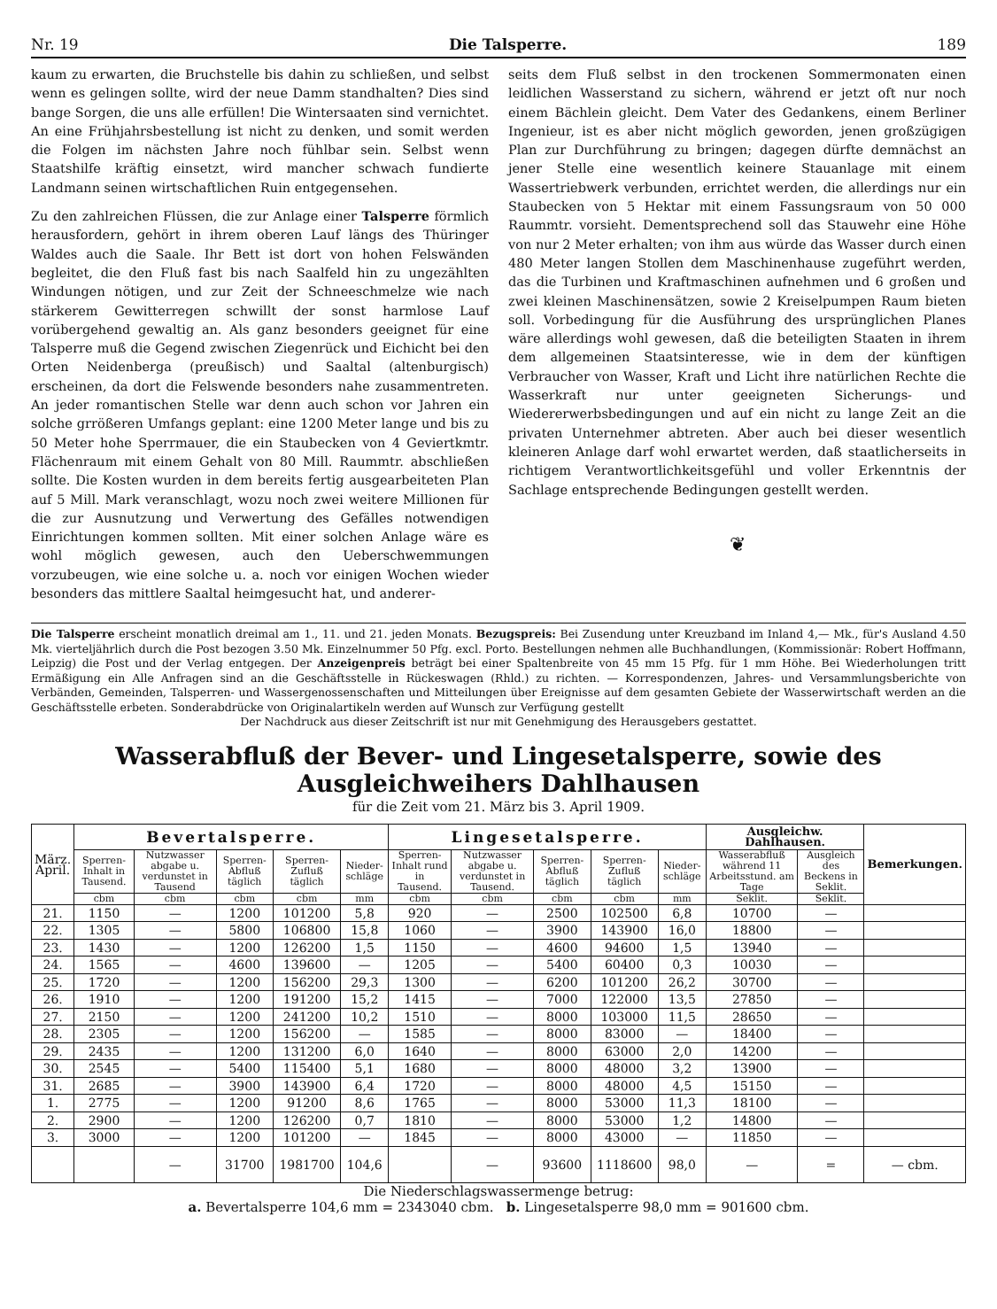Nr. 19 Die Talsperre. 189
kaum zu erwarten, die Bruchstelle bis dahin zu schließen, und selbst wenn es gelingen sollte, wird der neue Damm standhalten? Dies sind bange Sorgen, die uns alle erfüllen! Die Wintersaaten sind vernichtet. An eine Frühjahrsbestellung ist nicht zu denken, und somit werden die Folgen im nächsten Jahre noch fühlbar sein. Selbst wenn Staatshilfe kräftig einsetzt, wird mancher schwach fundierte Landmann seinen wirtschaftlichen Ruin entgegensehen.
Zu den zahlreichen Flüssen, die zur Anlage einer Talsperre förmlich herausfordern, gehört in ihrem oberen Lauf längs des Thüringer Waldes auch die Saale. Ihr Bett ist dort von hohen Felswänden begleitet, die den Fluß fast bis nach Saalfeld hin zu ungezählten Windungen nötigen, und zur Zeit der Schneeschmelze wie nach stärkerem Gewitterregen schwillt der sonst harmlose Lauf vorübergehend gewaltig an. Als ganz besonders geeignet für eine Talsperre muß die Gegend zwischen Ziegenrück und Eichicht bei den Orten Neidenberga (preußisch) und Saaltal (altenburgisch) erscheinen, da dort die Felswende besonders nahe zusammentreten. An jeder romantischen Stelle war denn auch schon vor Jahren ein solche grrößeren Umfangs geplant: eine 1200 Meter lange und bis zu 50 Meter hohe Sperrmauer, die ein Staubecken von 4 Geviertkmtr. Flächenraum mit einem Gehalt von 80 Mill. Raummtr. abschließen sollte. Die Kosten wurden in dem bereits fertig ausgearbeiteten Plan auf 5 Mill. Mark veranschlagt, wozu noch zwei weitere Millionen für die zur Ausnutzung und Verwertung des Gefälles notwendigen Einrichtungen kommen sollten. Mit einer solchen Anlage wäre es wohl möglich gewesen, auch den Ueberschwemmungen vorzubeugen, wie eine solche u. a. noch vor einigen Wochen wieder besonders das mittlere Saaltal heimgesucht hat, und anderer-
seits dem Fluß selbst in den trockenen Sommermonaten einen leidlichen Wasserstand zu sichern, während er jetzt oft nur noch einem Bächlein gleicht. Dem Vater des Gedankens, einem Berliner Ingenieur, ist es aber nicht möglich geworden, jenen großzügigen Plan zur Durchführung zu bringen; dagegen dürfte demnächst an jener Stelle eine wesentlich keinere Stauanlage mit einem Wassertriebwerk verbunden, errichtet werden, die allerdings nur ein Staubecken von 5 Hektar mit einem Fassungsraum von 50 000 Raummtr. vorsieht. Dementsprechend soll das Stauwehr eine Höhe von nur 2 Meter erhalten; von ihm aus würde das Wasser durch einen 480 Meter langen Stollen dem Maschinenhause zugeführt werden, das die Turbinen und Kraftmaschinen aufnehmen und 6 großen und zwei kleinen Maschinensätzen, sowie 2 Kreiselpumpen Raum bieten soll. Vorbedingung für die Ausführung des ursprünglichen Planes wäre allerdings wohl gewesen, daß die beteiligten Staaten in ihrem dem allgemeinen Staatsinteresse, wie in dem der künftigen Verbraucher von Wasser, Kraft und Licht ihre natürlichen Rechte die Wasserkraft nur unter geeigneten Sicherungs- und Wiedererwerbsbedingungen und auf ein nicht zu lange Zeit an die privaten Unternehmer abtreten. Aber auch bei dieser wesentlich kleineren Anlage darf wohl erwartet werden, daß staatlicherseits in richtigem Verantwortlichkeitsgefühl und voller Erkenntnis der Sachlage entsprechende Bedingungen gestellt werden.
❦
Die Talsperre erscheint monatlich dreimal am 1., 11. und 21. jeden Monats. Bezugspreis: Bei Zusendung unter Kreuzband im Inland 4,— Mk., für's Ausland 4.50 Mk. vierteljährlich durch die Post bezogen 3.50 Mk. Einzelnummer 50 Pfg. excl. Porto. Bestellungen nehmen alle Buchhandlungen, (Kommissionär: Robert Hoffmann, Leipzig) die Post und der Verlag entgegen. Der Anzeigenpreis beträgt bei einer Spaltenbreite von 45 mm 15 Pfg. für 1 mm Höhe. Bei Wiederholungen tritt Ermäßigung ein Alle Anfragen sind an die Geschäftsstelle in Rückeswagen (Rhld.) zu richten. — Korrespondenzen, Jahres- und Versammlungsberichte von Verbänden, Gemeinden, Talsperren- und Wassergenossenschaften und Mitteilungen über Ereignisse auf dem gesamten Gebiete der Wasserwirtschaft werden an die Geschäftsstelle erbeten. Sonderabdrücke von Originalartikeln werden auf Wunsch zur Verfügung gestellt
Der Nachdruck aus dieser Zeitschrift ist nur mit Genehmigung des Herausgebers gestattet.
Wasserabfluß der Bever- und Lingesetalsperre, sowie des Ausgleichweihers Dahlhausen
für die Zeit vom 21. März bis 3. April 1909.
| März. April. | Bevertalsperre. | | | | | Lingesetalsperre. | | | | | Ausgleichw. Dahlhausen. | | Bemerkungen. |
| --- | --- | --- | --- | --- | --- | --- | --- | --- | --- | --- | --- | --- | --- |
| | Sperren-Inhalt in Tausend. | Nutzwasser abgabe u. verdunstet in Tausend | Sperren-Abfluß täglich | Sperren-Zufluß täglich | Nieder-schläge | Sperren-Inhalt rund in Tausend. | Nutzwasser abgabe u. verdunstet in Tausend. | Sperren-Abfluß täglich | Sperren-Zufluß täglich | Nieder-schläge | Wasserabfluß während 11 Arbeitsstund. am Tage | Ausgleich des Beckens in Seklit. | |
| | cbm | cbm | cbm | cbm | mm | cbm | cbm | cbm | cbm | mm | Seklit. | Seklit. | |
| 21. | 1150 | — | 1200 | 101200 | 5,8 | 920 | — | 2500 | 102500 | 6,8 | 10700 | — | |
| 22. | 1305 | — | 5800 | 106800 | 15,8 | 1060 | — | 3900 | 143900 | 16,0 | 18800 | — | |
| 23. | 1430 | — | 1200 | 126200 | 1,5 | 1150 | — | 4600 | 94600 | 1,5 | 13940 | — | |
| 24. | 1565 | — | 4600 | 139600 | — | 1205 | — | 5400 | 60400 | 0,3 | 10030 | — | |
| 25. | 1720 | — | 1200 | 156200 | 29,3 | 1300 | — | 6200 | 101200 | 26,2 | 30700 | — | |
| 26. | 1910 | — | 1200 | 191200 | 15,2 | 1415 | — | 7000 | 122000 | 13,5 | 27850 | — | |
| 27. | 2150 | — | 1200 | 241200 | 10,2 | 1510 | — | 8000 | 103000 | 11,5 | 28650 | — | |
| 28. | 2305 | — | 1200 | 156200 | — | 1585 | — | 8000 | 83000 | — | 18400 | — | |
| 29. | 2435 | — | 1200 | 131200 | 6,0 | 1640 | — | 8000 | 63000 | 2,0 | 14200 | — | |
| 30. | 2545 | — | 5400 | 115400 | 5,1 | 1680 | — | 8000 | 48000 | 3,2 | 13900 | — | |
| 31. | 2685 | — | 3900 | 143900 | 6,4 | 1720 | — | 8000 | 48000 | 4,5 | 15150 | — | |
| 1. | 2775 | — | 1200 | 91200 | 8,6 | 1765 | — | 8000 | 53000 | 11,3 | 18100 | — | |
| 2. | 2900 | — | 1200 | 126200 | 0,7 | 1810 | — | 8000 | 53000 | 1,2 | 14800 | — | |
| 3. | 3000 | — | 1200 | 101200 | — | 1845 | — | 8000 | 43000 | — | 11850 | — | |
| | | — | 31700 | 1981700 | 104,6 | | — | 93600 | 1118600 | 98,0 | — | = | — cbm. |
Die Niederschlagswassermenge betrug:
a. Bevertalsperre 104,6 mm = 2343040 cbm. b. Lingesetalsperre 98,0 mm = 901600 cbm.